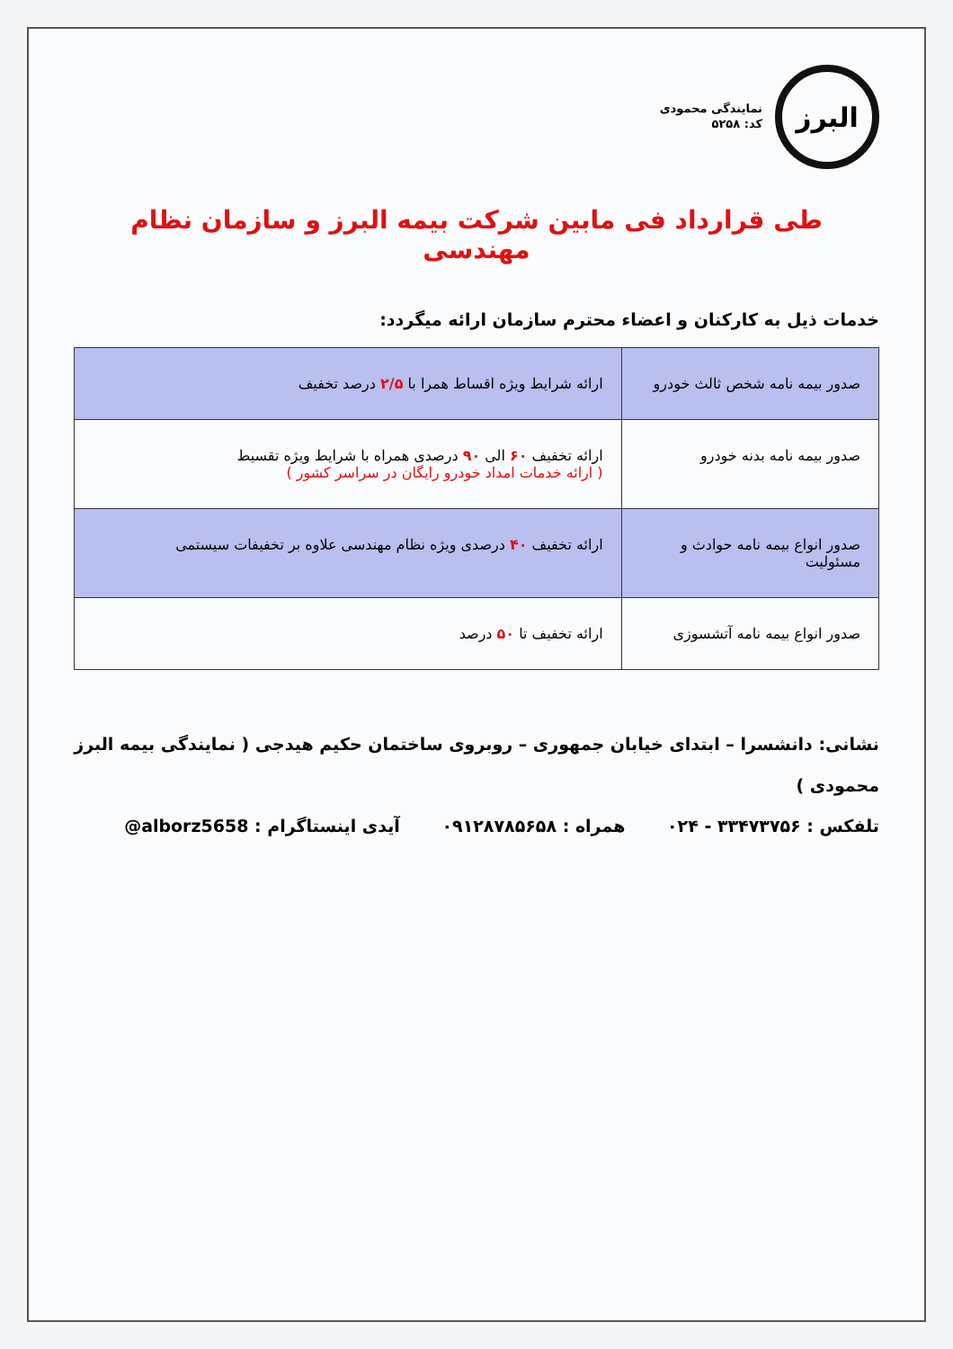البرز
نمایندگی محمودی
کد: ۵۲۵۸
طی قرارداد فی مابین شرکت بیمه البرز و سازمان نظام مهندسی
خدمات ذیل به کارکنان و اعضاء محترم سازمان ارائه میگردد:
| صدور بیمه نامه شخص ثالث خودرو | ارائه شرایط ویژه اقساط همرا با ۲/۵ درصد تخفیف |
| صدور بیمه نامه بدنه خودرو | ارائه تخفیف ۶۰ الی ۹۰ درصدی همراه با شرایط ویژه تقسیط ( ارائه خدمات امداد خودرو رایگان در سراسر کشور ) |
| صدور انواع بیمه نامه حوادث و مسئولیت | ارائه تخفیف ۴۰ درصدی ویژه نظام مهندسی علاوه بر تخفیفات سیستمی |
| صدور انواع بیمه نامه آتشسوزی | ارائه تخفیف تا ۵۰ درصد |
نشانی: دانشسرا – ابتدای خیابان جمهوری – روبروی ساختمان حکیم هیدجی ( نمایندگی بیمه البرز محمودی )
تلفکس : ۳۳۴۷۳۷۵۶ - ۰۲۴ همراه : ۰۹۱۲۸۷۸۵۶۵۸ آیدی اینستاگرام : @alborz5658